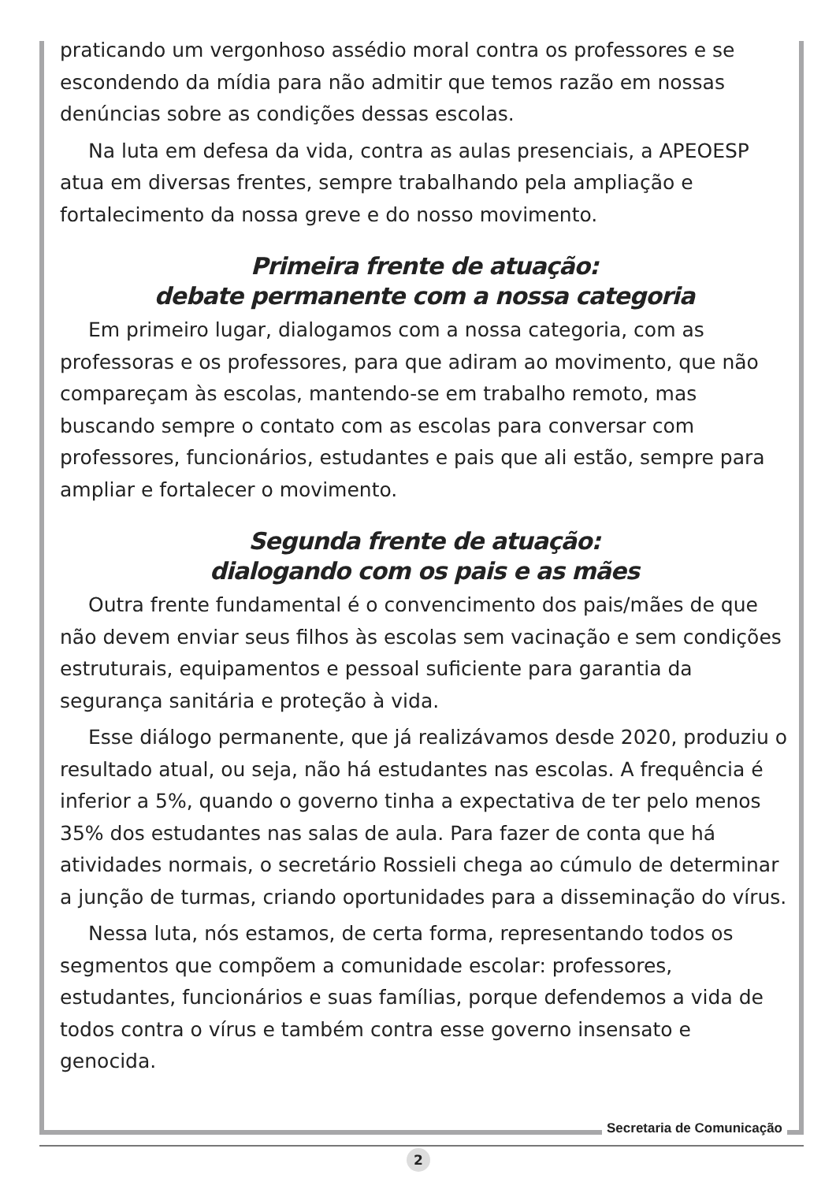praticando um vergonhoso assédio moral contra os professores e se escondendo da mídia para não admitir que temos razão em nossas denúncias sobre as condições dessas escolas.
Na luta em defesa da vida, contra as aulas presenciais, a APEOESP atua em diversas frentes, sempre trabalhando pela ampliação e fortalecimento da nossa greve e do nosso movimento.
Primeira frente de atuação:
debate permanente com a nossa categoria
Em primeiro lugar, dialogamos com a nossa categoria, com as professoras e os professores, para que adiram ao movimento, que não compareçam às escolas, mantendo-se em trabalho remoto, mas buscando sempre o contato com as escolas para conversar com professores, funcionários, estudantes e pais que ali estão, sempre para ampliar e fortalecer o movimento.
Segunda frente de atuação:
dialogando com os pais e as mães
Outra frente fundamental é o convencimento dos pais/mães de que não devem enviar seus filhos às escolas sem vacinação e sem condições estruturais, equipamentos e pessoal suficiente para garantia da segurança sanitária e proteção à vida.
Esse diálogo permanente, que já realizávamos desde 2020, produziu o resultado atual, ou seja, não há estudantes nas escolas. A frequência é inferior a 5%, quando o governo tinha a expectativa de ter pelo menos 35% dos estudantes nas salas de aula. Para fazer de conta que há atividades normais, o secretário Rossieli chega ao cúmulo de determinar a junção de turmas, criando oportunidades para a disseminação do vírus.
Nessa luta, nós estamos, de certa forma, representando todos os segmentos que compõem a comunidade escolar: professores, estudantes, funcionários e suas famílias, porque defendemos a vida de todos contra o vírus e também contra esse governo insensato e genocida.
Secretaria de Comunicação
2